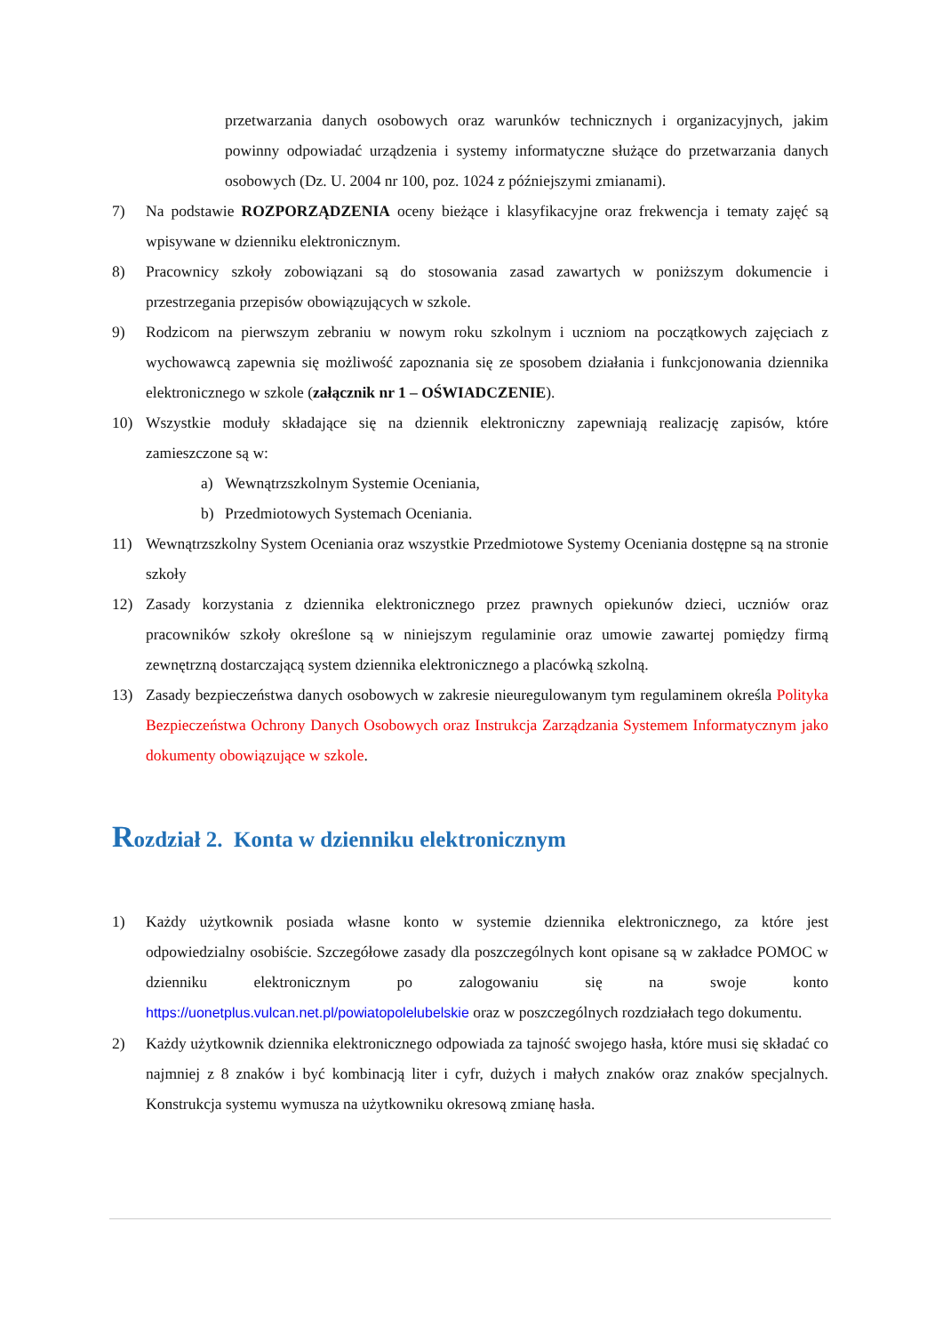przetwarzania danych osobowych oraz warunków technicznych i organizacyjnych, jakim powinny odpowiadać urządzenia i systemy informatyczne służące do przetwarzania danych osobowych (Dz. U. 2004 nr 100, poz. 1024 z późniejszymi zmianami).
7) Na podstawie ROZPORZĄDZENIA oceny bieżące i klasyfikacyjne oraz frekwencja i tematy zajęć są wpisywane w dzienniku elektronicznym.
8) Pracownicy szkoły zobowiązani są do stosowania zasad zawartych w poniższym dokumencie i przestrzegania przepisów obowiązujących w szkole.
9) Rodzicom na pierwszym zebraniu w nowym roku szkolnym i uczniom na początkowych zajęciach z wychowawcą zapewnia się możliwość zapoznania się ze sposobem działania i funkcjonowania dziennika elektronicznego w szkole (załącznik nr 1 – OŚWIADCZENIE).
10) Wszystkie moduły składające się na dziennik elektroniczny zapewniają realizację zapisów, które zamieszczone są w:
a) Wewnątrzszkolnym Systemie Oceniania,
b) Przedmiotowych Systemach Oceniania.
11) Wewnątrzszkolny System Oceniania oraz wszystkie Przedmiotowe Systemy Oceniania dostępne są na stronie szkoły
12) Zasady korzystania z dziennika elektronicznego przez prawnych opiekunów dzieci, uczniów oraz pracowników szkoły określone są w niniejszym regulaminie oraz umowie zawartej pomiędzy firmą zewnętrzną dostarczającą system dziennika elektronicznego a placówką szkolną.
13) Zasady bezpieczeństwa danych osobowych w zakresie nieuregulowanym tym regulaminem określa Polityka Bezpieczeństwa Ochrony Danych Osobowych oraz Instrukcja Zarządzania Systemem Informatycznym jako dokumenty obowiązujące w szkole.
Rozdział 2. Konta w dzienniku elektronicznym
1) Każdy użytkownik posiada własne konto w systemie dziennika elektronicznego, za które jest odpowiedzialny osobiście. Szczegółowe zasady dla poszczególnych kont opisane są w zakładce POMOC w dzienniku elektronicznym po zalogowaniu się na swoje konto https://uonetplus.vulcan.net.pl/powiatopolelubelskie oraz w poszczególnych rozdziałach tego dokumentu.
2) Każdy użytkownik dziennika elektronicznego odpowiada za tajność swojego hasła, które musi się składać co najmniej z 8 znaków i być kombinacją liter i cyfr, dużych i małych znaków oraz znaków specjalnych. Konstrukcja systemu wymusza na użytkowniku okresową zmianę hasła.